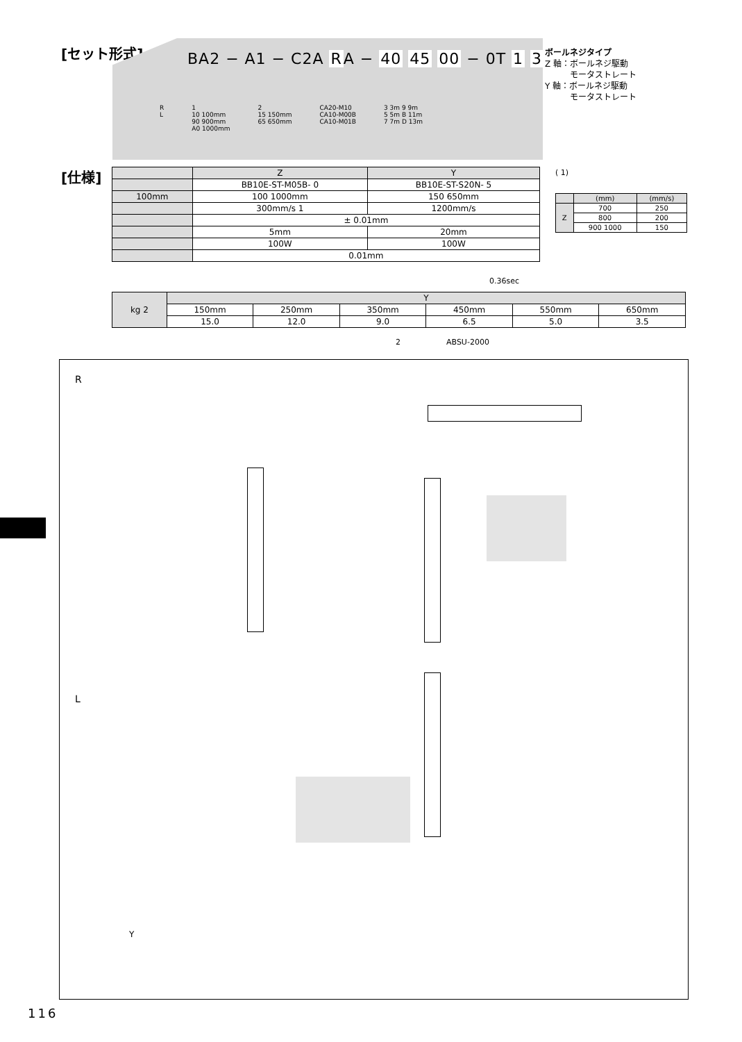[セット形式]
BA2 − A1 − C2A RA − 40 45 00 − 0T 1 3
R
L
1
10 100mm
90 900mm
A0 1000mm
2
15 150mm
65 650mm
CA20-M10
CA10-M00B
CA10-M01B
3 3m 9 9m
5 5m B 11m
7 7m D 13m
ボールネジタイプ
Z 軸：ボールネジ駆動
　　　モータストレート
Y 軸：ボールネジ駆動
　　　モータストレート
[仕様]
| | Z | Y |
| | BB10E-ST-M05B- 0 | BB10E-ST-S20N- 5 |
| 100mm | 100 1000mm | 150 650mm |
| | 300mm/s 1 | 1200mm/s |
| | ± 0.01mm | |
| | 5mm | 20mm |
| | 100W | 100W |
| | 0.01mm | |
0.36sec
( 1)
| | (mm) | (mm/s) |
| Z | 700 | 250 |
| | 800 | 200 |
| | 900 1000 | 150 |
| kg 2 | Y | | | | | |
| | 150mm | 250mm | 350mm | 450mm | 550mm | 650mm |
| | 15.0 | 12.0 | 9.0 | 6.5 | 5.0 | 3.5 |
2　　　　　　ABSU-2000
R
L
Y
116